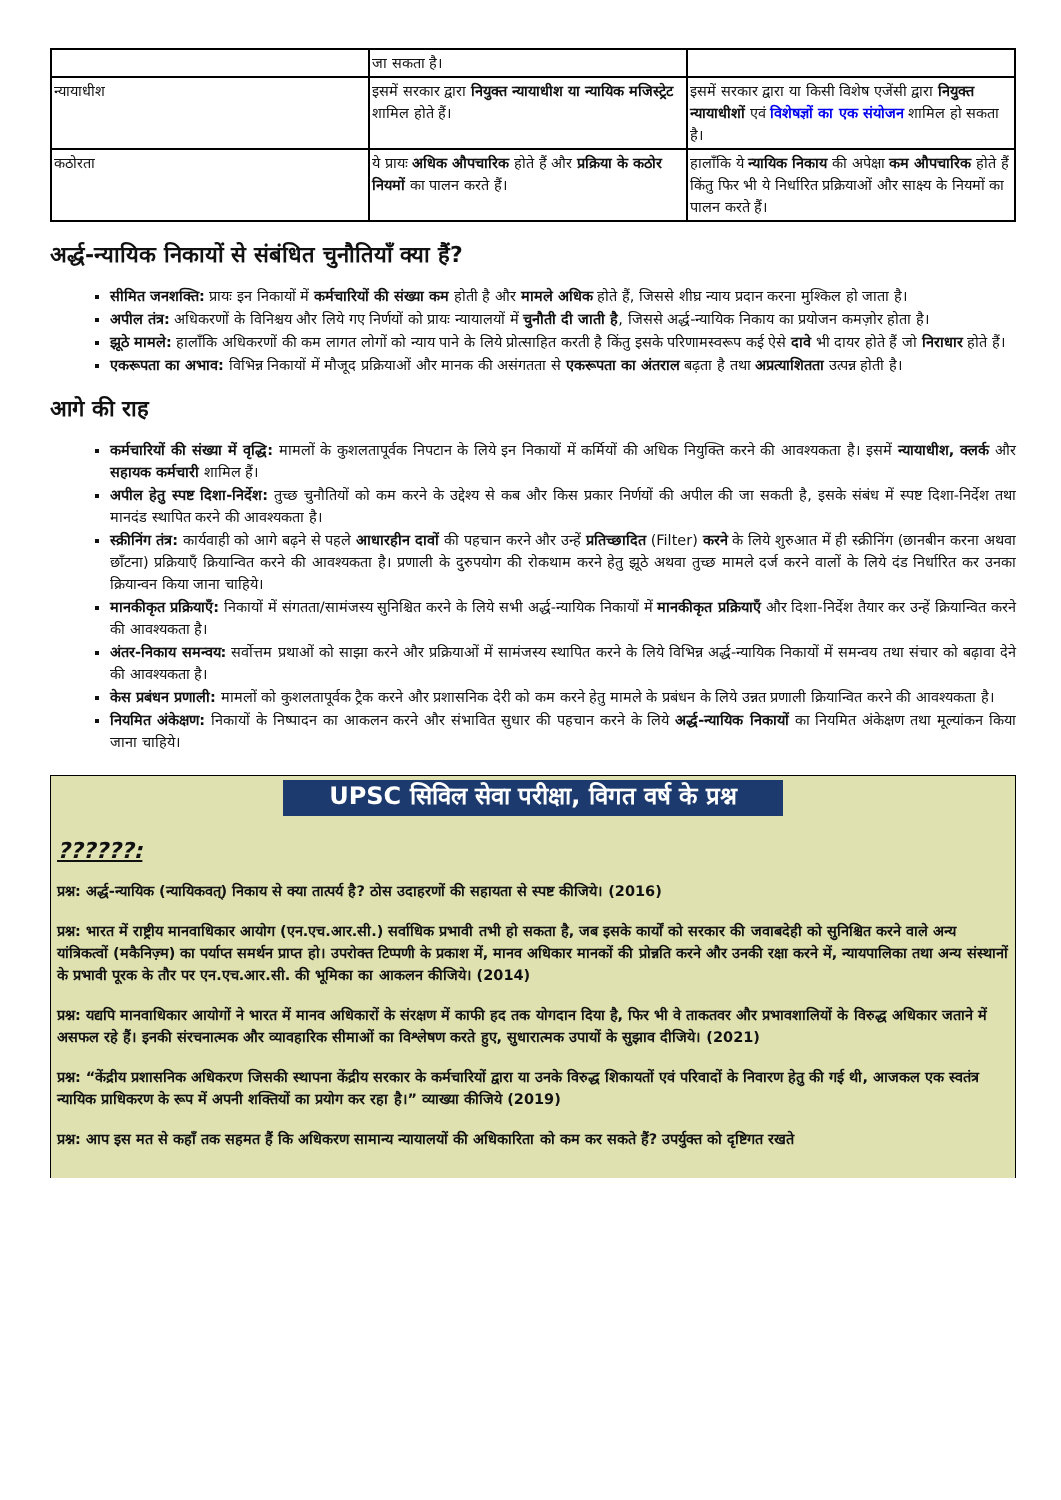| | जा सकता है। | |
| न्यायाधीश | इसमें सरकार द्वारा नियुक्त न्यायाधीश या न्यायिक मजिस्ट्रेट शामिल होते हैं। | इसमें सरकार द्वारा या किसी विशेष एजेंसी द्वारा नियुक्त न्यायाधीशों एवं विशेषज्ञों का एक संयोजन शामिल हो सकता है। |
| कठोरता | ये प्रायः अधिक औपचारिक होते हैं और प्रक्रिया के कठोर नियमों का पालन करते हैं। | हालाँकि ये न्यायिक निकाय की अपेक्षा कम औपचारिक होते हैं किंतु फिर भी ये निर्धारित प्रक्रियाओं और साक्ष्य के नियमों का पालन करते हैं। |
अर्द्ध-न्यायिक निकायों से संबंधित चुनौतियाँ क्या हैं?
सीमित जनशक्ति: प्रायः इन निकायों में कर्मचारियों की संख्या कम होती है और मामले अधिक होते हैं, जिससे शीघ्र न्याय प्रदान करना मुश्किल हो जाता है।
अपील तंत्र: अधिकरणों के विनिश्चय और लिये गए निर्णयों को प्रायः न्यायालयों में चुनौती दी जाती है, जिससे अर्द्ध-न्यायिक निकाय का प्रयोजन कमज़ोर होता है।
झूठे मामले: हालाँकि अधिकरणों की कम लागत लोगों को न्याय पाने के लिये प्रोत्साहित करती है किंतु इसके परिणामस्वरूप कई ऐसे दावे भी दायर होते हैं जो निराधार होते हैं।
एकरूपता का अभाव: विभिन्न निकायों में मौजूद प्रक्रियाओं और मानक की असंगतता से एकरूपता का अंतराल बढ़ता है तथा अप्रत्याशितता उत्पन्न होती है।
आगे की राह
कर्मचारियों की संख्या में वृद्धि: मामलों के कुशलतापूर्वक निपटान के लिये इन निकायों में कर्मियों की अधिक नियुक्ति करने की आवश्यकता है। इसमें न्यायाधीश, क्लर्क और सहायक कर्मचारी शामिल हैं।
अपील हेतु स्पष्ट दिशा-निर्देश: तुच्छ चुनौतियों को कम करने के उद्देश्य से कब और किस प्रकार निर्णयों की अपील की जा सकती है, इसके संबंध में स्पष्ट दिशा-निर्देश तथा मानदंड स्थापित करने की आवश्यकता है।
स्क्रीनिंग तंत्र: कार्यवाही को आगे बढ़ने से पहले आधारहीन दावों की पहचान करने और उन्हें प्रतिच्छादित (Filter) करने के लिये शुरुआत में ही स्क्रीनिंग (छानबीन करना अथवा छाँटना) प्रक्रियाएँ क्रियान्वित करने की आवश्यकता है। प्रणाली के दुरुपयोग की रोकथाम करने हेतु झूठे अथवा तुच्छ मामले दर्ज करने वालों के लिये दंड निर्धारित कर उनका क्रियान्वन किया जाना चाहिये।
मानकीकृत प्रक्रियाएँ: निकायों में संगतता/सामंजस्य सुनिश्चित करने के लिये सभी अर्द्ध-न्यायिक निकायों में मानकीकृत प्रक्रियाएँ और दिशा-निर्देश तैयार कर उन्हें क्रियान्वित करने की आवश्यकता है।
अंतर-निकाय समन्वय: सर्वोत्तम प्रथाओं को साझा करने और प्रक्रियाओं में सामंजस्य स्थापित करने के लिये विभिन्न अर्द्ध-न्यायिक निकायों में समन्वय तथा संचार को बढ़ावा देने की आवश्यकता है।
केस प्रबंधन प्रणाली: मामलों को कुशलतापूर्वक ट्रैक करने और प्रशासनिक देरी को कम करने हेतु मामले के प्रबंधन के लिये उन्नत प्रणाली क्रियान्वित करने की आवश्यकता है।
नियमित अंकेक्षण: निकायों के निष्पादन का आकलन करने और संभावित सुधार की पहचान करने के लिये अर्द्ध-न्यायिक निकायों का नियमित अंकेक्षण तथा मूल्यांकन किया जाना चाहिये।
UPSC सिविल सेवा परीक्षा, विगत वर्ष के प्रश्न
??????:
प्रश्न: अर्द्ध-न्यायिक (न्यायिकवत्) निकाय से क्या तात्पर्य है? ठोस उदाहरणों की सहायता से स्पष्ट कीजिये। (2016)
प्रश्न: भारत में राष्ट्रीय मानवाधिकार आयोग (एन.एच.आर.सी.) सर्वाधिक प्रभावी तभी हो सकता है, जब इसके कार्यों को सरकार की जवाबदेही को सुनिश्चित करने वाले अन्य यांत्रिकत्वों (मकैनिज़्म) का पर्याप्त समर्थन प्राप्त हो। उपरोक्त टिप्पणी के प्रकाश में, मानव अधिकार मानकों की प्रोन्नति करने और उनकी रक्षा करने में, न्यायपालिका तथा अन्य संस्थानों के प्रभावी पूरक के तौर पर एन.एच.आर.सी. की भूमिका का आकलन कीजिये। (2014)
प्रश्न: यद्यपि मानवाधिकार आयोगों ने भारत में मानव अधिकारों के संरक्षण में काफी हद तक योगदान दिया है, फिर भी वे ताकतवर और प्रभावशालियों के विरुद्ध अधिकार जताने में असफल रहे हैं। इनकी संरचनात्मक और व्यावहारिक सीमाओं का विश्लेषण करते हुए, सुधारात्मक उपायों के सुझाव दीजिये। (2021)
प्रश्न: “केंद्रीय प्रशासनिक अधिकरण जिसकी स्थापना केंद्रीय सरकार के कर्मचारियों द्वारा या उनके विरुद्ध शिकायतों एवं परिवादों के निवारण हेतु की गई थी, आजकल एक स्वतंत्र न्यायिक प्राधिकरण के रूप में अपनी शक्तियों का प्रयोग कर रहा है।” व्याख्या कीजिये (2019)
प्रश्न: आप इस मत से कहाँ तक सहमत हैं कि अधिकरण सामान्य न्यायालयों की अधिकारिता को कम कर सकते हैं? उपर्युक्त को दृष्टिगत रखते